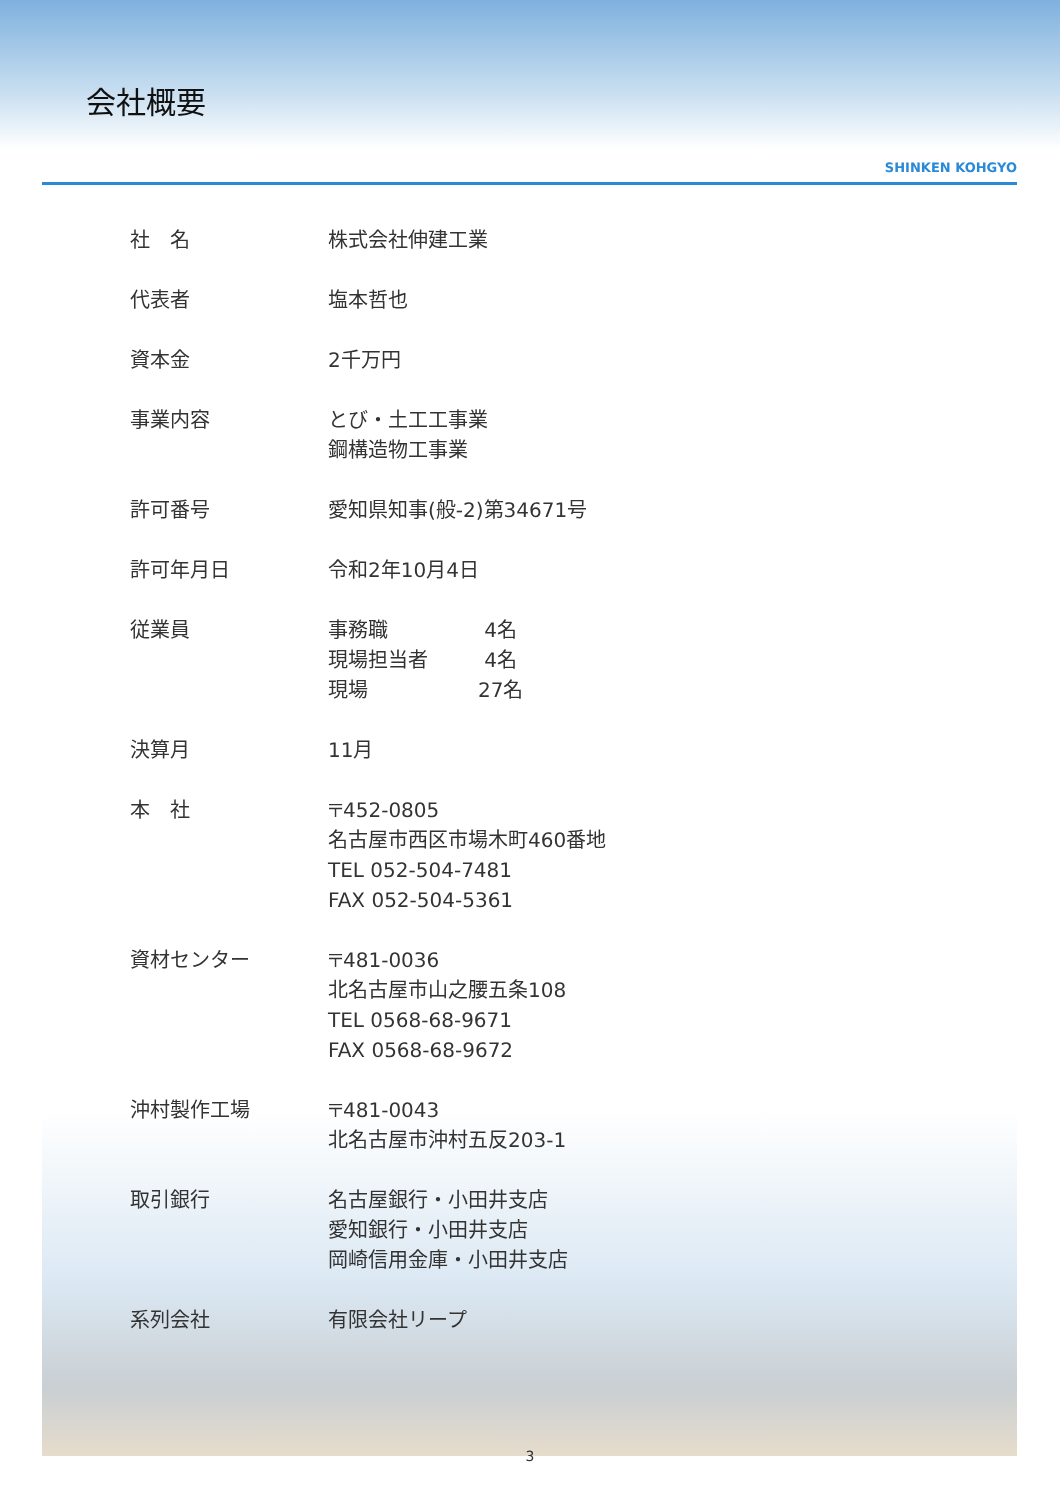会社概要
SHINKEN KOHGYO
| 社 名 | 株式会社伸建工業 |
| 代表者 | 塩本哲也 |
| 資本金 | 2千万円 |
| 事業内容 | とび・土工工事業 鋼構造物工事業 |
| 許可番号 | 愛知県知事(般-2)第34671号 |
| 許可年月日 | 令和2年10月4日 |
| 従業員 | 事務職 4名 現場担当者 4名 現場 27名 |
| 決算月 | 11月 |
| 本 社 | 〒452-0805 名古屋市西区市場木町460番地 TEL 052-504-7481 FAX 052-504-5361 |
| 資材センター | 〒481-0036 北名古屋市山之腰五条108 TEL 0568-68-9671 FAX 0568-68-9672 |
| 沖村製作工場 | 〒481-0043 北名古屋市沖村五反203-1 |
| 取引銀行 | 名古屋銀行・小田井支店 愛知銀行・小田井支店 岡崎信用金庫・小田井支店 |
| 系列会社 | 有限会社リープ |
3